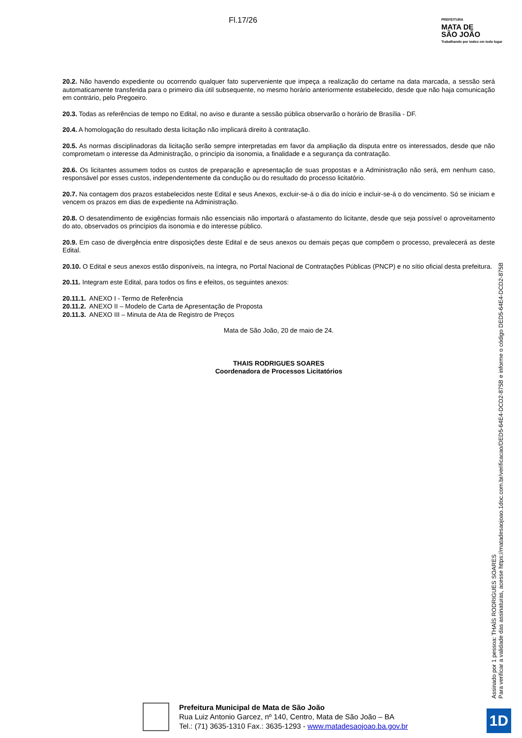Fl.17/26
PREFEITURA
MATA DE
SÃO JOÃO
Trabalhando por todos em todo lugar
20.2. Não havendo expediente ou ocorrendo qualquer fato superveniente que impeça a realização do certame na data marcada, a sessão será automaticamente transferida para o primeiro dia útil subsequente, no mesmo horário anteriormente estabelecido, desde que não haja comunicação em contrário, pelo Pregoeiro.
20.3. Todas as referências de tempo no Edital, no aviso e durante a sessão pública observarão o horário de Brasília - DF.
20.4. A homologação do resultado desta licitação não implicará direito à contratação.
20.5. As normas disciplinadoras da licitação serão sempre interpretadas em favor da ampliação da disputa entre os interessados, desde que não comprometam o interesse da Administração, o princípio da isonomia, a finalidade e a segurança da contratação.
20.6. Os licitantes assumem todos os custos de preparação e apresentação de suas propostas e a Administração não será, em nenhum caso, responsável por esses custos, independentemente da condução ou do resultado do processo licitatório.
20.7. Na contagem dos prazos estabelecidos neste Edital e seus Anexos, excluir-se-á o dia do início e incluir-se-á o do vencimento. Só se iniciam e vencem os prazos em dias de expediente na Administração.
20.8. O desatendimento de exigências formais não essenciais não importará o afastamento do licitante, desde que seja possível o aproveitamento do ato, observados os princípios da isonomia e do interesse público.
20.9. Em caso de divergência entre disposições deste Edital e de seus anexos ou demais peças que compõem o processo, prevalecerá as deste Edital.
20.10. O Edital e seus anexos estão disponíveis, na íntegra, no Portal Nacional de Contratações Públicas (PNCP) e no sítio oficial desta prefeitura.
20.11. Integram este Edital, para todos os fins e efeitos, os seguintes anexos:
20.11.1. ANEXO I - Termo de Referência
20.11.2. ANEXO II – Modelo de Carta de Apresentação de Proposta
20.11.3. ANEXO III – Minuta de Ata de Registro de Preços
Mata de São João, 20 de maio de 24.
THAIS RODRIGUES SOARES
Coordenadora de Processos Licitatórios
Assinado por 1 pessoa: THAÍS RODRIGUES SOARES
Para verificar a validade das assinaturas, acesse https://matadesaojoao.1doc.com.br/verificacao/DED5-64E4-DCD2-875B e informe o código DED5-64E4-DCD2-875B
Prefeitura Municipal de Mata de São João
Rua Luiz Antonio Garcez, nº 140, Centro, Mata de São João – BA
Tel.: (71) 3635-1310 Fax.: 3635-1293 - www.matadesaojoao.ba.gov.br
1D